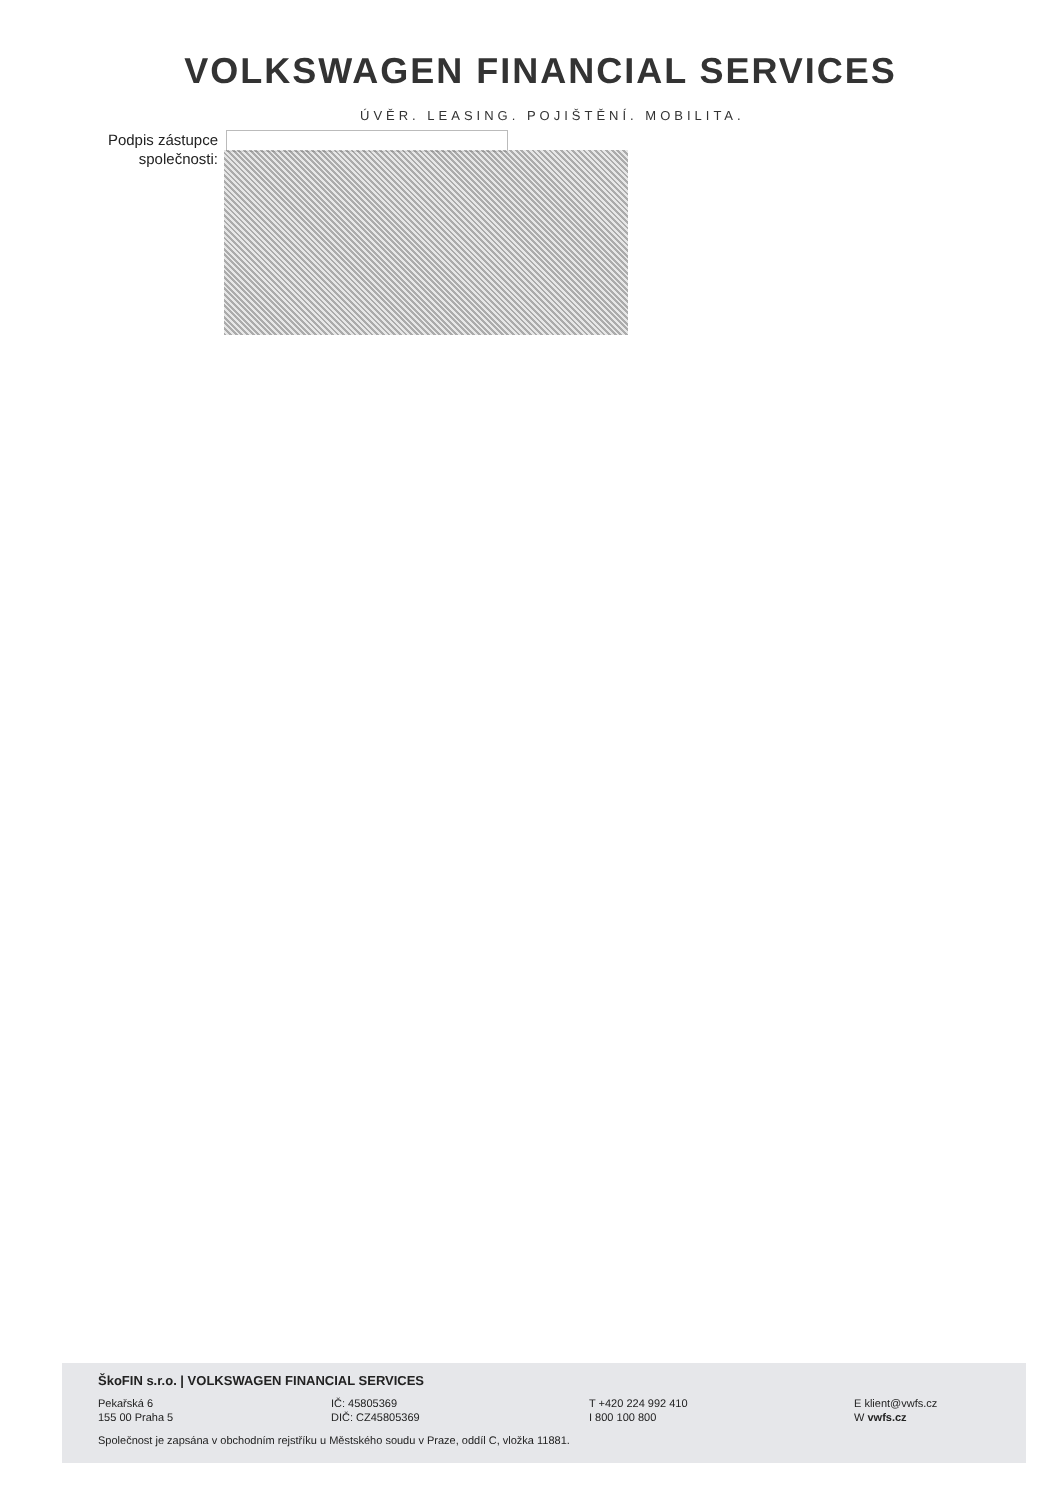VOLKSWAGEN FINANCIAL SERVICES
ÚVĚR. LEASING. POJIŠTĚNÍ. MOBILITA.
Podpis zástupce společnosti:
ŠkoFIN s.r.o. | VOLKSWAGEN FINANCIAL SERVICES
Pekařská 6
155 00 Praha 5
IČ: 45805369
DIČ: CZ45805369
T +420 224 992 410
I 800 100 800
E klient@vwfs.cz
W vwfs.cz
Společnost je zapsána v obchodním rejstříku u Městského soudu v Praze, oddíl C, vložka 11881.